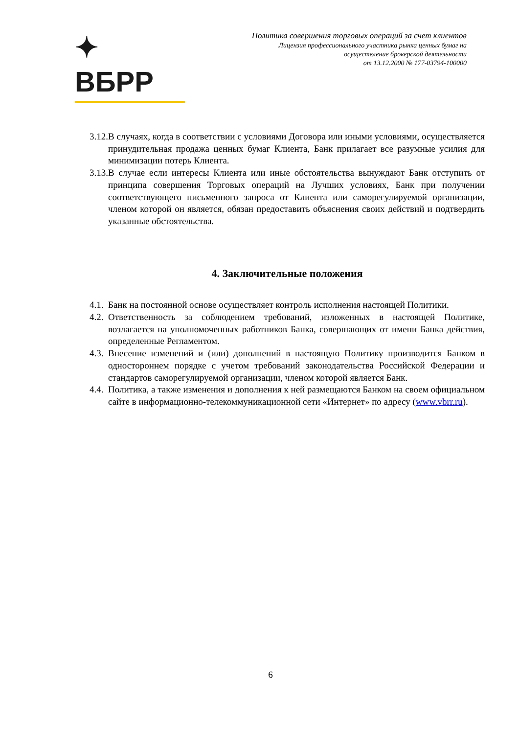✦ ВБРР
Политика совершения торговых операций за счет клиентов
Лицензия профессионального участника рынка ценных бумаг на
осуществление брокерской деятельности
от 13.12.2000 № 177-03794-100000
3.12.
В случаях, когда в соответствии с условиями Договора или иными условиями, осуществляется принудительная продажа ценных бумаг Клиента, Банк прилагает все разумные усилия для минимизации потерь Клиента.
3.13.
В случае если интересы Клиента или иные обстоятельства вынуждают Банк отступить от принципа совершения Торговых операций на Лучших условиях, Банк при получении соответствующего письменного запроса от Клиента или саморегулируемой организации, членом которой он является, обязан предоставить объяснения своих действий и подтвердить указанные обстоятельства.
4. Заключительные положения
4.1.
Банк на постоянной основе осуществляет контроль исполнения настоящей Политики.
4.2.
Ответственность за соблюдением требований, изложенных в настоящей Политике, возлагается на уполномоченных работников Банка, совершающих от имени Банка действия, определенные Регламентом.
4.3.
Внесение изменений и (или) дополнений в настоящую Политику производится Банком в одностороннем порядке с учетом требований законодательства Российской Федерации и стандартов саморегулируемой организации, членом которой является Банк.
4.4.
Политика, а также изменения и дополнения к ней размещаются Банком на своем официальном сайте в информационно-телекоммуникационной сети «Интернет» по адресу (www.vbrr.ru).
6